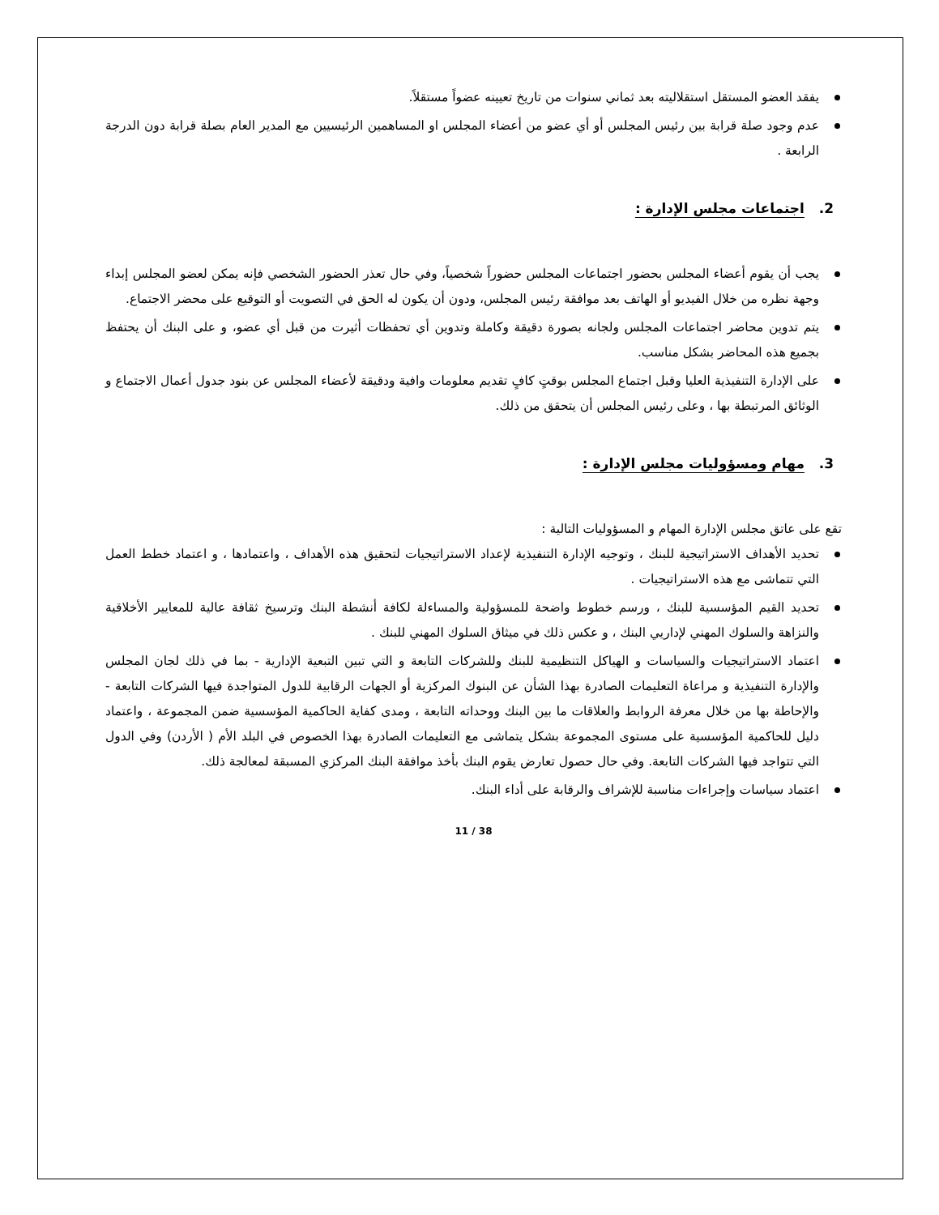يفقد العضو المستقل استقلاليته بعد ثماني سنوات من تاريخ تعيينه عضواً مستقلاً.
عدم وجود صلة قرابة بين رئيس المجلس أو أي عضو من أعضاء المجلس او المساهمين الرئيسيين مع المدير العام بصلة قرابة دون الدرجة الرابعة .
2. اجتماعات مجلس الإدارة :
يجب أن يقوم أعضاء المجلس بحضور اجتماعات المجلس حضوراً شخصياً، وفي حال تعذر الحضور الشخصي فإنه يمكن لعضو المجلس إبداء وجهة نظره من خلال الفيديو أو الهاتف بعد موافقة رئيس المجلس، ودون أن يكون له الحق في التصويت أو التوقيع على محضر الاجتماع.
يتم تدوين محاضر اجتماعات المجلس ولجانه بصورة دقيقة وكاملة وتدوين أي تحفظات أثيرت من قبل أي عضو، و على البنك أن يحتفظ بجميع هذه المحاضر بشكل مناسب.
على الإدارة التنفيذية العليا وقبل اجتماع المجلس بوقتٍ كافٍ تقديم معلومات وافية ودقيقة لأعضاء المجلس عن بنود جدول أعمال الاجتماع و الوثائق المرتبطة بها ، وعلى رئيس المجلس أن يتحقق من ذلك.
3. مهام ومسؤوليات مجلس الإدارة :
تقع على عاتق مجلس الإدارة المهام و المسؤوليات التالية :
تحديد الأهداف الاستراتيجية للبنك ، وتوجيه الإدارة التنفيذية لإعداد الاستراتيجيات لتحقيق هذه الأهداف ، واعتمادها ، و اعتماد خطط العمل التي تتماشى مع هذه الاستراتيجيات .
تحديد القيم المؤسسية للبنك ، ورسم خطوط واضحة للمسؤولية والمساءلة لكافة أنشطة البنك وترسيخ ثقافة عالية للمعايير الأخلاقية والنزاهة والسلوك المهني لإداريي البنك ، و عكس ذلك في ميثاق السلوك المهني للبنك .
اعتماد الاستراتيجيات والسياسات و الهياكل التنظيمية للبنك وللشركات التابعة و التي تبين التبعية الإدارية - بما في ذلك لجان المجلس والإدارة التنفيذية و مراعاة التعليمات الصادرة بهذا الشأن عن البنوك المركزية أو الجهات الرقابية للدول المتواجدة فيها الشركات التابعة - والإحاطة بها من خلال معرفة الروابط والعلاقات ما بين البنك ووحداته التابعة ، ومدى كفاية الحاكمية المؤسسية ضمن المجموعة ، واعتماد دليل للحاكمية المؤسسية على مستوى المجموعة بشكل يتماشى مع التعليمات الصادرة بهذا الخصوص في البلد الأم ( الأردن) وفي الدول التي تتواجد فيها الشركات التابعة. وفي حال حصول تعارض يقوم البنك بأخذ موافقة البنك المركزي المسبقة لمعالجة ذلك.
اعتماد سياسات وإجراءات مناسبة للإشراف والرقابة على أداء البنك.
11 / 38